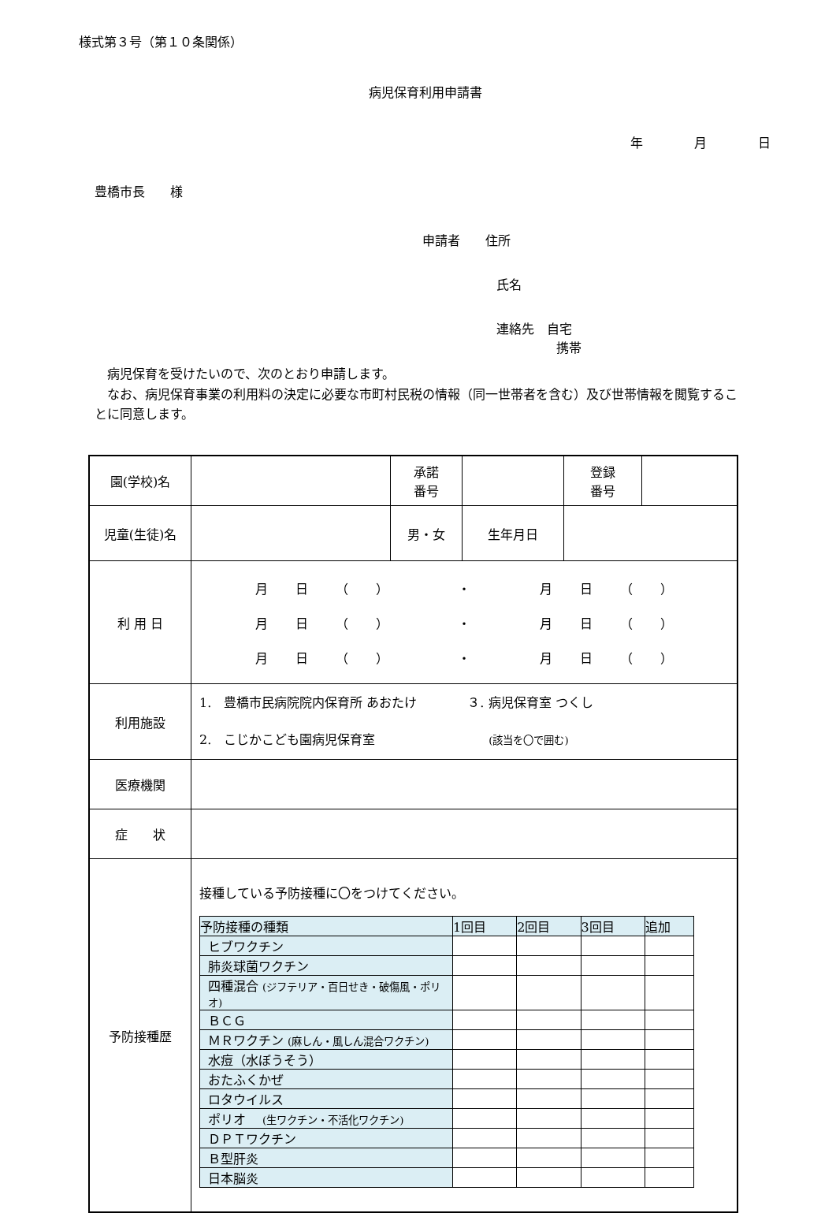様式第３号（第１０条関係）
病児保育利用申請書
年 月 日
豊橋市長　　様
申請者　　住所
氏名
連絡先　自宅
携帯
病児保育を受けたいので、次のとおり申請します。
　なお、病児保育事業の利用料の決定に必要な市町村民税の情報（同一世帯者を含む）及び世帯情報を閲覧することに同意します。
| 園(学校)名 | | 承諾 番号 | | 登録 番号 | |
| 児童(生徒)名 | | 男・女 | 生年月日 | | |
| 利 用 日 | / 月 日 （ ） / ・ / 月 日 （ ） / / 月 日 （ ） / ・ / 月 日 （ ） / / 月 日 （ ） / ・ / 月 日 （ ） / | | | | |
| 利用施設 | 1. 豊橋市民病院院内保育所 あおたけ ３. 病児保育室 つくし 2. こじかこども園病児保育室 (該当を〇で囲む) | | | | |
| 医療機関 | | | | | |
| 症 状 | | | | | |
| 予防接種歴 | 接種している予防接種に〇をつけてください。 / 予防接種の種類 / 1回目 / 2回目 / 3回目 / 追加 / / --- / --- / --- / --- / --- / / ヒブワクチン / / / / / / 肺炎球菌ワクチン / / / / / / 四種混合 (ジフテリア・百日せき・破傷風・ポリオ) / / / / / / ＢＣＧ / / / / / / ＭＲワクチン (麻しん・風しん混合ワクチン) / / / / / / 水痘（水ぼうそう） / / / / / / おたふくかぜ / / / / / / ロタウイルス / / / / / / ポリオ (生ワクチン・不活化ワクチン) / / / / / / ＤＰＴワクチン / / / / / / Ｂ型肝炎 / / / / / / 日本脳炎 / / / / / | | | | |